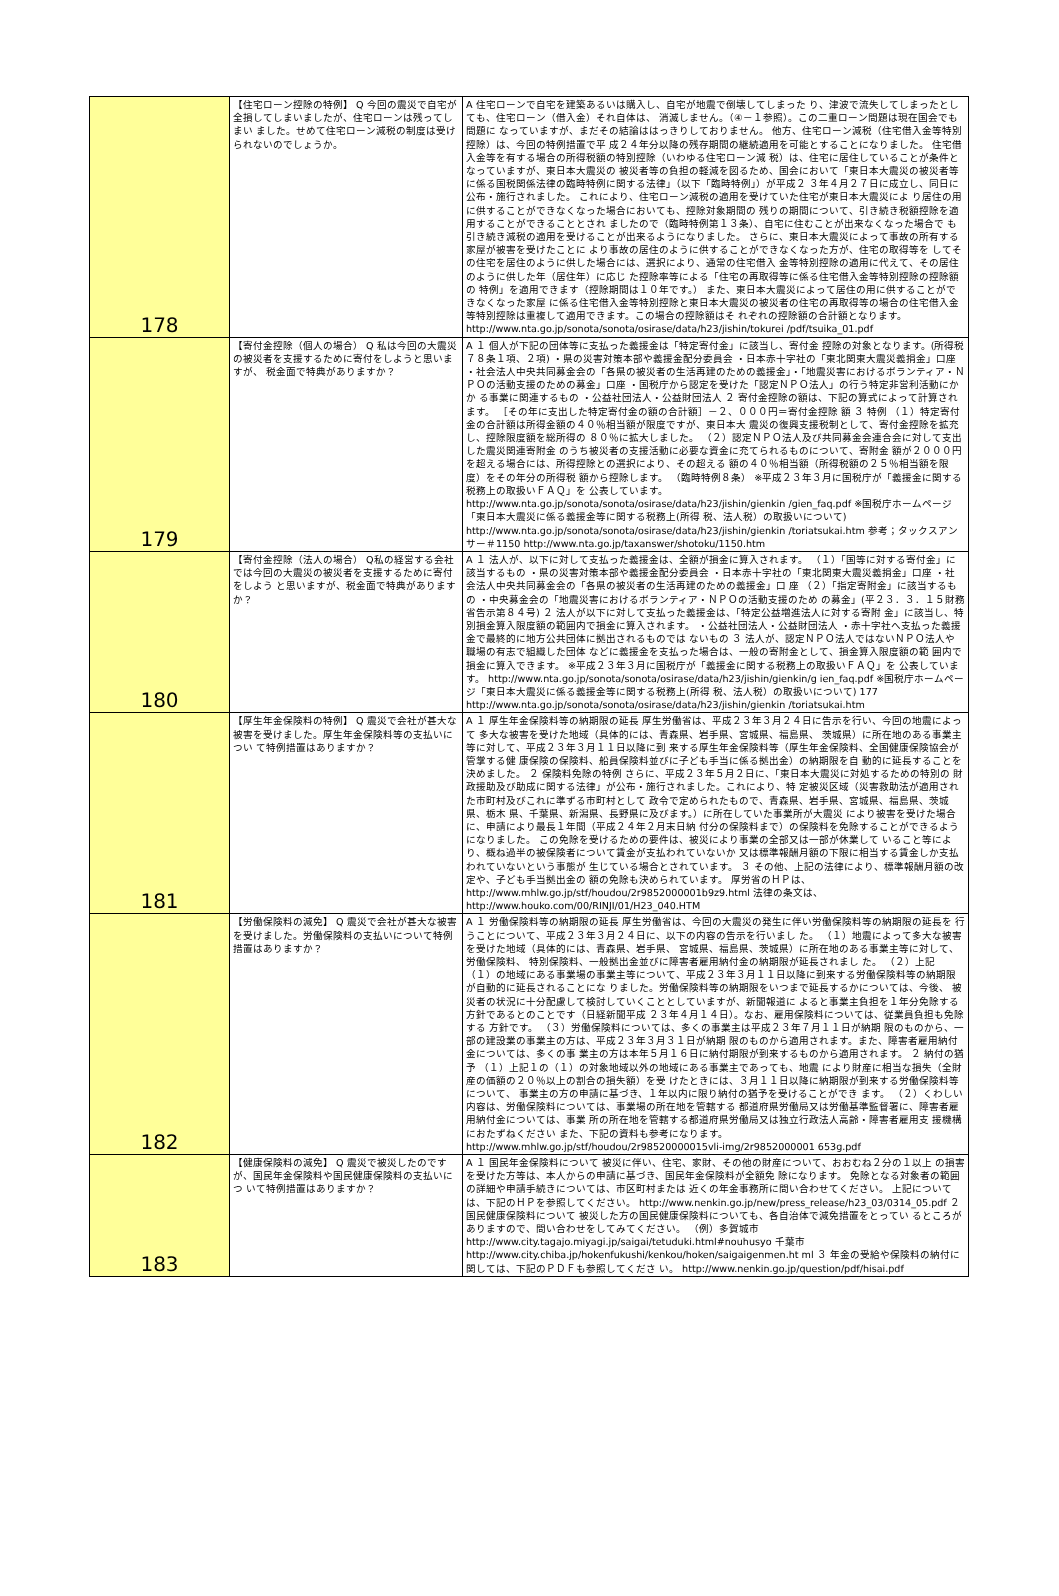| 178 | 【住宅ローン控除の特例】 Q 今回の震災で自宅が全損してしまいましたが、住宅ローンは残ってしまい ました。せめて住宅ローン減税の制度は受けられないのでしょうか。 | A 住宅ローンで自宅を建築あるいは購入し、自宅が地震で倒壊してしまった り、津波で流失してしまったとしても、住宅ローン（借入金）それ自体は、 消滅しません。（④－１参照）。この二重ローン問題は現在国会でも問題に なっていますが、まだその結論ははっきりしておりません。 他方、住宅ローン減税（住宅借入金等特別控除）は、今回の特例措置で平 成２４年分以降の残存期間の継続適用を可能とすることになりました。 住宅借入金等を有する場合の所得税額の特別控除（いわゆる住宅ローン減 税）は、住宅に居住していることが条件となっていますが、東日本大震災の 被災者等の負担の軽減を図るため、国会において「東日本大震災の被災者等 に係る国税関係法律の臨時特例に関する法律」（以下「臨時特例」）が平成２ ３年４月２７日に成立し、同日に公布・施行されました。 これにより、住宅ローン減税の適用を受けていた住宅が東日本大震災によ り居住の用に供することができなくなった場合においても、控除対象期間の 残りの期間について、引き続き税額控除を適用することができることとされ ましたので（臨時特例第１３条）、自宅に住むことが出来なくなった場合で も引き続き減税の適用を受けることが出来るようになりました。 さらに、東日本大震災によって事故の所有する家屋が被害を受けたことに より事故の居住のように供することができなくなった方が、住宅の取得等を してその住宅を居住のように供した場合には、選択により、通常の住宅借入 金等特別控除の適用に代えて、その居住のように供した年（居住年）に応じ た控除率等による「住宅の再取得等に係る住宅借入金等特別控除の控除額の 特例」を適用できます（控除期間は１０年です。） また、東日本大震災によって居住の用に供することができなくなった家屋 に係る住宅借入金等特別控除と東日本大震災の被災者の住宅の再取得等の場合の住宅借入金等特別控除は重複して適用できます。この場合の控除額はそ れぞれの控除額の合計額となります。 http://www.nta.go.jp/sonota/sonota/osirase/data/h23/jishin/tokurei /pdf/tsuika_01.pdf |
| 179 | 【寄付金控除（個人の場合） Q 私は今回の大震災の被災者を支援するために寄付をしようと思いますが、 税金面で特典がありますか？ | A １ 個人が下記の団体等に支払った義援金は「特定寄付金」に該当し、寄付金 控除の対象となります。(所得税７８条１項、２項) ・県の災害対策本部や義援金配分委員会 ・日本赤十字社の「東北関東大震災義捐金」口座 ・社会法人中央共同募金会の「各県の被災者の生活再建のための義援金」・「地震災害におけるボランティア・ＮＰＯの活動支援のための募金」口座 ・国税庁から認定を受けた「認定ＮＰＯ法人」の行う特定非営利活動にかか る事業に関連するもの ・公益社団法人・公益財団法人 ２ 寄付金控除の額は、下記の算式によって計算されます。 ［その年に支出した特定寄付金の額の合計額］－２、０００円＝寄付金控除 額 ３ 特例 （１）特定寄付金の合計額は所得金額の４０％相当額が限度ですが、東日本大 震災の復興支援税制として、寄付金控除を拡充し、控除限度額を総所得の ８０％に拡大しました。 （２）認定ＮＰＯ法人及び共同募金会連合会に対して支出した震災関連寄附金 のうち被災者の支援活動に必要な資金に充てられるものについて、寄附金 額が２０００円を超える場合には、所得控除との選択により、その超える 額の４０％相当額（所得税額の２５％相当額を限度）をその年分の所得税 額から控除します。 （臨時特例８条） ※平成２３年３月に国税庁が「義援金に関する税務上の取扱いＦＡＱ」を 公表しています。 http://www.nta.go.jp/sonota/sonota/osirase/data/h23/jishin/gienkin /gien_faq.pdf ※国税庁ホームページ「東日本大震災に係る義援金等に関する税務上(所得 税、法人税）の取扱いについて) http://www.nta.go.jp/sonota/sonota/osirase/data/h23/jishin/gienkin /toriatsukai.htm 参考；タックスアンサー＃1150 http://www.nta.go.jp/taxanswer/shotoku/1150.htm |
| 180 | 【寄付金控除（法人の場合） Q私の経営する会社では今回の大震災の被災者を支援するために寄付をしよう と思いますが、税金面で特典がありますか？ | A １ 法人が、以下に対して支払った義援金は、全額が損金に算入されます。 （１）「国等に対する寄付金」に該当するもの ・県の災害対策本部や義援金配分委員会 ・日本赤十字社の「東北関東大震災義捐金」口座 ・社会法人中央共同募金会の「各県の被災者の生活再建のための義援金」口 座 （２）「指定寄附金」に該当するもの ・中央募金会の「地震災害におけるボランティア・ＮＰＯの活動支援のため の募金」(平２３．３．１５財務省告示第８４号) ２ 法人が以下に対して支払った義援金は、「特定公益増進法人に対する寄附 金」に該当し、特別損金算入限度額の範囲内で損金に算入されます。 ・公益社団法人・公益財団法人 ・赤十字社へ支払った義援金で最終的に地方公共団体に拠出されるものでは ないもの ３ 法人が、認定ＮＰＯ法人ではないＮＰＯ法人や職場の有志で組織した団体 などに義援金を支払った場合は、一般の寄附金として、損金算入限度額の範 囲内で損金に算入できます。 ※平成２３年３月に国税庁が「義援金に関する税務上の取扱いＦＡＱ」を 公表しています。 http://www.nta.go.jp/sonota/sonota/osirase/data/h23/jishin/gienkin/g ien_faq.pdf ※国税庁ホームページ「東日本大震災に係る義援金等に関する税務上(所得 税、法人税）の取扱いについて) 177 http://www.nta.go.jp/sonota/sonota/osirase/data/h23/jishin/gienkin /toriatsukai.htm |
| 181 | 【厚生年金保険料の特例】 Q 震災で会社が甚大な被害を受けました。厚生年金保険料等の支払いについ て特例措置はありますか？ | A １ 厚生年金保険料等の納期限の延長 厚生労働省は、平成２３年３月２４日に告示を行い、今回の地震によって 多大な被害を受けた地域（具体的には、青森県、岩手県、宮城県、福島県、 茨城県）に所在地のある事業主等に対して、平成２３年３月１１日以降に到 来する厚生年金保険料等（厚生年金保険料、全国健康保険協会が管掌する健 康保険の保険料、船員保険料並びに子ども手当に係る拠出金）の納期限を自 動的に延長することを決めました。 ２ 保険料免除の特例 さらに、平成２３年５月２日に、「東日本大震災に対処するための特別の 財政援助及び助成に関する法律」が公布・施行されました。これにより、特 定被災区域（災害救助法が適用された市町村及びこれに準ずる市町村として 政令で定められたもので、青森県、岩手県、宮城県、福島県、茨城県、栃木 県、千葉県、新潟県、長野県に及びます。）に所在していた事業所が大震災 により被害を受けた場合に、申請により最長１年間（平成２４年２月末日納 付分の保険料まで）の保険料を免除することができるようになりました。 この免除を受けるための要件は、被災により事業の全部又は一部が休業して いること等により、概ね過半の被保険者について賃金が支払われていないか 又は標準報酬月額の下限に相当する賃金しか支払われていないという事態が 生じている場合とされています。 ３ その他、上記の法律により、標準報酬月額の改定や、子ども手当拠出金の 額の免除も決められています。 厚労省のＨＰは、 http://www.mhlw.go.jp/stf/houdou/2r9852000001b9z9.html 法律の条文は、 http://www.houko.com/00/RINJI/01/H23_040.HTM |
| 182 | 【労働保険料の減免】 Q 震災で会社が甚大な被害を受けました。労働保険料の支払いについて特例措置はありますか？ | A １ 労働保険料等の納期限の延長 厚生労働省は、今回の大震災の発生に伴い労働保険料等の納期限の延長を 行うことについて、平成２３年３月２４日に、以下の内容の告示を行いまし た。 （１）地震によって多大な被害を受けた地域（具体的には、青森県、岩手県、 宮城県、福島県、茨城県）に所在地のある事業主等に対して、労働保険料、 特別保険料、一般拠出金並びに障害者雇用納付金の納期限が延長されまし た。 （２）上記（１）の地域にある事業場の事業主等について、平成２３年３月１１日以降に到来する労働保険料等の納期限が自動的に延長されることにな りました。労働保険料等の納期限をいつまで延長するかについては、今後、 被災者の状況に十分配慮して検討していくこととしていますが、新聞報道に よると事業主負担を１年分免除する方針であるとのことです（日経新聞平成 ２３年４月１４日）。なお、雇用保険料については、従業員負担も免除する 方針です。 （３）労働保険料については、多くの事業主は平成２３年７月１１日が納期 限のものから、一部の建設業の事業主の方は、平成２３年３月３１日が納期 限のものから適用されます。また、障害者雇用納付金については、多くの事 業主の方は本年５月１６日に納付期限が到来するものから適用されます。 ２ 納付の猶予 （１）上記１の（１）の対象地域以外の地域にある事業主であっても、地震 により財産に相当な損失（全財産の価額の２０％以上の割合の損失額）を受 けたときには、３月１１日以降に納期限が到来する労働保険料等について、 事業主の方の申請に基づき、１年以内に限り納付の猶予を受けることができ ます。 （２）くわしい内容は、労働保険料については、事業場の所在地を管轄する 都道府県労働局又は労働基準監督署に、障害者雇用納付金については、事業 所の所在地を管轄する都道府県労働局又は独立行政法人高齢・障害者雇用支 援機構におたずねください また、下記の資料も参考になります。 http://www.mhlw.go.jp/stf/houdou/2r98520000015vli-img/2r9852000001 653g.pdf |
| 183 | 【健康保険料の減免】 Q 震災で被災したのですが、国民年金保険料や国民健康保険料の支払いにつ いて特例措置はありますか？ | A １ 国民年金保険料について 被災に伴い、住宅、家財、その他の財産について、おおむね２分の１以上 の損害を受けた方等は、本人からの申請に基づき、国民年金保険料が全額免 除になります。 免除となる対象者の範囲の詳細や申請手続きについては、市区町村または 近くの年金事務所に問い合わせてください。 上記については、下記のＨＰを参照してください。 http://www.nenkin.go.jp/new/press_release/h23_03/0314_05.pdf ２ 国民健康保険料について 被災した方の国民健康保険料についても、各自治体で減免措置をとってい るところがありますので、問い合わせをしてみてください。 （例）多賀城市 http://www.city.tagajo.miyagi.jp/saigai/tetuduki.html#nouhusyo 千葉市 http://www.city.chiba.jp/hokenfukushi/kenkou/hoken/saigaigenmen.ht ml ３ 年金の受給や保険料の納付に関しては、下記のＰＤＦも参照してくださ い。 http://www.nenkin.go.jp/question/pdf/hisai.pdf |